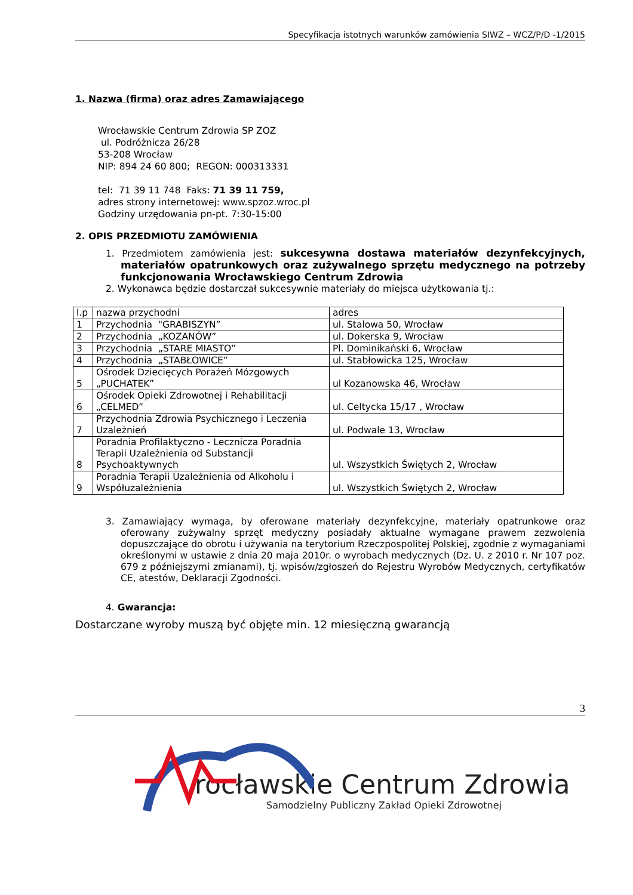Specyfikacja istotnych warunków zamówienia SIWZ – WCZ/P/D -1/2015
1. Nazwa (firma) oraz adres Zamawiającego
Wrocławskie Centrum Zdrowia SP ZOZ
ul. Podróżnicza 26/28
53-208 Wrocław
NIP: 894 24 60 800; REGON: 000313331
tel: 71 39 11 748 Faks: 71 39 11 759,
adres strony internetowej: www.spzoz.wroc.pl
Godziny urzędowania pn-pt. 7:30-15:00
2. OPIS PRZEDMIOTU ZAMÓWIENIA
1. Przedmiotem zamówienia jest: sukcesywna dostawa materiałów dezynfekcyjnych, materiałów opatrunkowych oraz zużywalnego sprzętu medycznego na potrzeby funkcjonowania Wrocławskiego Centrum Zdrowia
2. Wykonawca będzie dostarczał sukcesywnie materiały do miejsca użytkowania tj.:
| l.p | nazwa przychodni | adres |
| 1 | Przychodnia "GRABISZYN” | ul. Stalowa 50, Wrocław |
| 2 | Przychodnia „KOZANÓW” | ul. Dokerska 9, Wrocław |
| 3 | Przychodnia „STARE MIASTO” | Pl. Dominikański 6, Wrocław |
| 4 | Przychodnia „STABŁOWICE” | ul. Stabłowicka 125, Wrocław |
| 5 | Ośrodek Dziecięcych Porażeń Mózgowych „PUCHATEK” | ul Kozanowska 46, Wrocław |
| 6 | Ośrodek Opieki Zdrowotnej i Rehabilitacji „CELMED” | ul. Celtycka 15/17 , Wrocław |
| 7 | Przychodnia Zdrowia Psychicznego i Leczenia Uzależnień | ul. Podwale 13, Wrocław |
| 8 | Poradnia Profilaktyczno - Lecznicza Poradnia Terapii Uzależnienia od Substancji Psychoaktywnych | ul. Wszystkich Świętych 2, Wrocław |
| 9 | Poradnia Terapii Uzależnienia od Alkoholu i Współuzależnienia | ul. Wszystkich Świętych 2, Wrocław |
3. Zamawiający wymaga, by oferowane materiały dezynfekcyjne, materiały opatrunkowe oraz oferowany zużywalny sprzęt medyczny posiadały aktualne wymagane prawem zezwolenia dopuszczające do obrotu i używania na terytorium Rzeczpospolitej Polskiej, zgodnie z wymaganiami określonymi w ustawie z dnia 20 maja 2010r. o wyrobach medycznych (Dz. U. z 2010 r. Nr 107 poz. 679 z późniejszymi zmianami), tj. wpisów/zgłoszeń do Rejestru Wyrobów Medycznych, certyfikatów CE, atestów, Deklaracji Zgodności.
4. Gwarancja:
Dostarczane wyroby muszą być objęte min. 12 miesięczną gwarancją
3
rocławskie Centrum Zdrowia
Samodzielny Publiczny Zakład Opieki Zdrowotnej